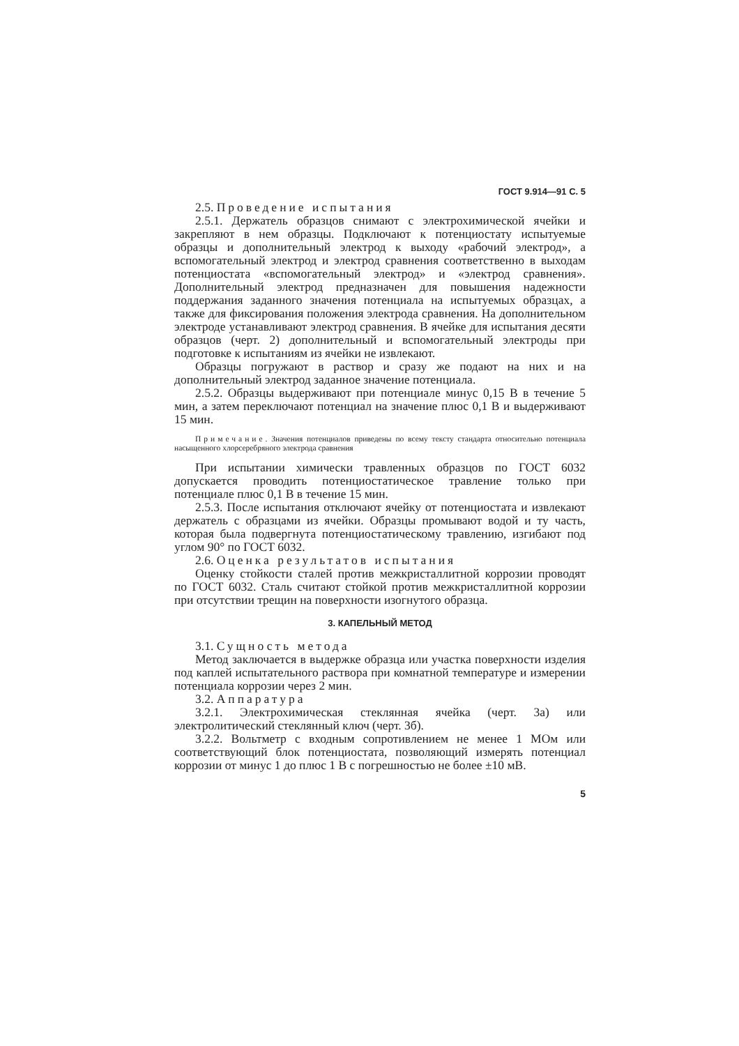ГОСТ 9.914—91 С. 5
2.5. Проведение испытания
2.5.1. Держатель образцов снимают с электрохимической ячейки и закрепляют в нем образцы. Подключают к потенциостату испытуемые образцы и дополнительный электрод к выходу «рабочий электрод», а вспомогательный электрод и электрод сравнения соответственно в выходам потенциостата «вспомогательный электрод» и «электрод сравнения». Дополнительный электрод предназначен для повышения надежности поддержания заданного значения потенциала на испытуемых образцах, а также для фиксирования положения электрода сравнения. На дополнительном электроде устанавливают электрод сравнения. В ячейке для испытания десяти образцов (черт. 2) дополнительный и вспомогательный электроды при подготовке к испытаниям из ячейки не извлекают.
Образцы погружают в раствор и сразу же подают на них и на дополнительный электрод заданное значение потенциала.
2.5.2. Образцы выдерживают при потенциале минус 0,15 В в течение 5 мин, а затем переключают потенциал на значение плюс 0,1 В и выдерживают 15 мин.
Примечание. Значения потенциалов приведены по всему тексту стандарта относительно потенциала насыщенного хлорсеребряного электрода сравнения
При испытании химически травленных образцов по ГОСТ 6032 допускается проводить потенциостатическое травление только при потенциале плюс 0,1 В в течение 15 мин.
2.5.3. После испытания отключают ячейку от потенциостата и извлекают держатель с образцами из ячейки. Образцы промывают водой и ту часть, которая была подвергнута потенциостатическому травлению, изгибают под углом 90° по ГОСТ 6032.
2.6. Оценка результатов испытания
Оценку стойкости сталей против межкристаллитной коррозии проводят по ГОСТ 6032. Сталь считают стойкой против межкристаллитной коррозии при отсутствии трещин на поверхности изогнутого образца.
3. КАПЕЛЬНЫЙ МЕТОД
3.1. Сущность метода
Метод заключается в выдержке образца или участка поверхности изделия под каплей испытательного раствора при комнатной температуре и измерении потенциала коррозии через 2 мин.
3.2. Аппаратура
3.2.1. Электрохимическая стеклянная ячейка (черт. 3а) или электролитический стеклянный ключ (черт. 3б).
3.2.2. Вольтметр с входным сопротивлением не менее 1 МОм или соответствующий блок потенциостата, позволяющий измерять потенциал коррозии от минус 1 до плюс 1 В с погрешностью не более ±10 мВ.
5